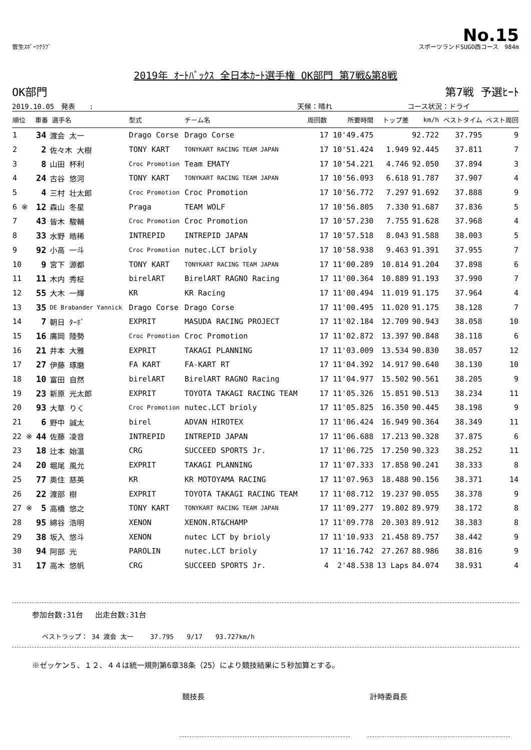No.15
菅生ｽﾎﾟｰﾂｸﾗﾌﾞ スポーツランドSUGO西コース　984m
2019年 ｵｰﾄﾊﾞｯｸｽ 全日本ｶｰﾄ選手権 OK部門 第7戦&第8戦
OK部門 第7戦 予選ﾋｰﾄ
2019.10.05　発表　　: 天候：晴れ コース状況：ドライ
| 順位 | 車番 選手名 | | 型式 | チーム名 | 周回数 | 所要時間 | トップ差 | km/h | ベストタイム | ベスト周回 |
| --- | --- | --- | --- | --- | --- | --- | --- | --- | --- | --- |
| 1 | 34 | 渡会 太一 | Drago Corse | Drago Corse | 17 | 10'49.475 | | 92.722 | 37.795 | 9 |
| 2 | 2 | 佐々木 大樹 | TONY KART | TONYKART RACING TEAM JAPAN | 17 | 10'51.424 | 1.949 | 92.445 | 37.811 | 7 |
| 3 | 8 | 山田 杯利 | Croc Promotion | Team EMATY | 17 | 10'54.221 | 4.746 | 92.050 | 37.894 | 3 |
| 4 | 24 | 古谷 悠河 | TONY KART | TONYKART RACING TEAM JAPAN | 17 | 10'56.093 | 6.618 | 91.787 | 37.907 | 4 |
| 5 | 4 | 三村 壮太郎 | Croc Promotion | Croc Promotion | 17 | 10'56.772 | 7.297 | 91.692 | 37.888 | 9 |
| 6 ※ | 12 | 森山 冬星 | Praga | TEAM WOLF | 17 | 10'56.805 | 7.330 | 91.687 | 37.836 | 5 |
| 7 | 43 | 皆木 駿輔 | Croc Promotion | Croc Promotion | 17 | 10'57.230 | 7.755 | 91.628 | 37.968 | 4 |
| 8 | 33 | 水野 皓稀 | INTREPID | INTREPID JAPAN | 17 | 10'57.518 | 8.043 | 91.588 | 38.003 | 5 |
| 9 | 92 | 小高 一斗 | Croc Promotion | nutec.LCT brioly | 17 | 10'58.938 | 9.463 | 91.391 | 37.955 | 7 |
| 10 | 9 | 宮下 源都 | TONY KART | TONYKART RACING TEAM JAPAN | 17 | 11'00.289 | 10.814 | 91.204 | 37.898 | 6 |
| 11 | 11 | 木内 秀柾 | birelART | BirelART RAGNO Racing | 17 | 11'00.364 | 10.889 | 91.193 | 37.990 | 7 |
| 12 | 55 | 大木 一輝 | KR | KR Racing | 17 | 11'00.494 | 11.019 | 91.175 | 37.964 | 4 |
| 13 | 35 | DE Brabander Yannick | Drago Corse | Drago Corse | 17 | 11'00.495 | 11.020 | 91.175 | 38.128 | 7 |
| 14 | 7 | 朝日 ﾀｰﾎﾞ | EXPRIT | MASUDA RACING PROJECT | 17 | 11'02.184 | 12.709 | 90.943 | 38.058 | 10 |
| 15 | 16 | 廣岡 陸勢 | Croc Promotion | Croc Promotion | 17 | 11'02.872 | 13.397 | 90.848 | 38.118 | 6 |
| 16 | 21 | 井本 大雅 | EXPRIT | TAKAGI PLANNING | 17 | 11'03.009 | 13.534 | 90.830 | 38.057 | 12 |
| 17 | 27 | 伊藤 琢磨 | FA KART | FA-KART RT | 17 | 11'04.392 | 14.917 | 90.640 | 38.130 | 10 |
| 18 | 10 | 富田 自然 | birelART | BirelART RAGNO Racing | 17 | 11'04.977 | 15.502 | 90.561 | 38.205 | 9 |
| 19 | 23 | 新原 光太郎 | EXPRIT | TOYOTA TAKAGI RACING TEAM | 17 | 11'05.326 | 15.851 | 90.513 | 38.234 | 11 |
| 20 | 93 | 大草 りく | Croc Promotion | nutec.LCT brioly | 17 | 11'05.825 | 16.350 | 90.445 | 38.198 | 9 |
| 21 | 6 | 野中 誠太 | birel | ADVAN HIROTEX | 17 | 11'06.424 | 16.949 | 90.364 | 38.349 | 11 |
| 22 ※ | 44 | 佐藤 凌音 | INTREPID | INTREPID JAPAN | 17 | 11'06.688 | 17.213 | 90.328 | 37.875 | 6 |
| 23 | 18 | 辻本 始温 | CRG | SUCCEED SPORTS Jr. | 17 | 11'06.725 | 17.250 | 90.323 | 38.252 | 11 |
| 24 | 20 | 堀尾 風允 | EXPRIT | TAKAGI PLANNING | 17 | 11'07.333 | 17.858 | 90.241 | 38.333 | 8 |
| 25 | 77 | 奥住 慈英 | KR | KR MOTOYAMA RACING | 17 | 11'07.963 | 18.488 | 90.156 | 38.371 | 14 |
| 26 | 22 | 渡部 樹 | EXPRIT | TOYOTA TAKAGI RACING TEAM | 17 | 11'08.712 | 19.237 | 90.055 | 38.378 | 9 |
| 27 ※ | 5 | 高橋 悠之 | TONY KART | TONYKART RACING TEAM JAPAN | 17 | 11'09.277 | 19.802 | 89.979 | 38.172 | 8 |
| 28 | 95 | 綿谷 浩明 | XENON | XENON.RT&CHAMP | 17 | 11'09.778 | 20.303 | 89.912 | 38.383 | 8 |
| 29 | 38 | 坂入 悠斗 | XENON | nutec LCT by brioly | 17 | 11'10.933 | 21.458 | 89.757 | 38.442 | 9 |
| 30 | 94 | 阿部 光 | PAROLIN | nutec.LCT brioly | 17 | 11'16.742 | 27.267 | 88.986 | 38.816 | 9 |
| 31 | 17 | 高木 悠帆 | CRG | SUCCEED SPORTS Jr. | 4 | 2'48.538 | 13 Laps | 84.074 | 38.931 | 4 |
参加台数:31台　 出走台数:31台
ベストラップ： 34 渡会 太一　　 37.795　　9/17　　93.727km/h
※ゼッケン５、１２、４４は統一規則第6章38条（25）により競技結果に５秒加算とする。
競技長 計時委員長